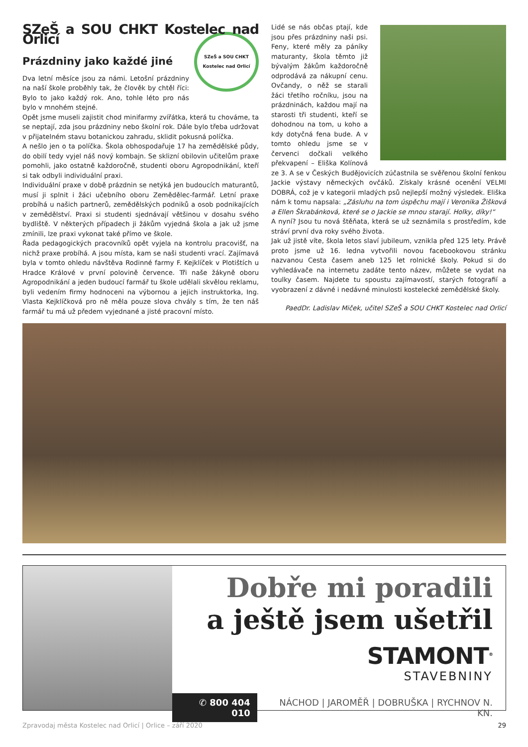SZeŠ a SOU CHKT Kostelec nad Orlicí
SZeŠ a SOU CHKT
Kostelec nad Orlicí
Prázdniny jako každé jiné
Dva letní měsíce jsou za námi. Letošní prázdniny na naší škole proběhly tak, že člověk by chtěl říci: Bylo to jako každý rok. Ano, tohle léto pro nás bylo v mnohém stejné.
Opět jsme museli zajistit chod minifarmy zvířátka, která tu chováme, ta se neptají, zda jsou prázdniny nebo školní rok. Dále bylo třeba udržovat v přijatelném stavu botanickou zahradu, sklidit pokusná políčka.
A nešlo jen o ta políčka. Škola obhospodařuje 17 ha zemědělské půdy, do obilí tedy vyjel náš nový kombajn. Se sklizní obilovin učitelům praxe pomohli, jako ostatně každoročně, studenti oboru Agropodnikání, kteří si tak odbyli individuální praxi.
Individuální praxe v době prázdnin se netýká jen budoucích maturantů, musí ji splnit i žáci učebního oboru Zemědělec-farmář. Letní praxe probíhá u našich partnerů, zemědělských podniků a osob podnikajících v zemědělství. Praxi si studenti sjednávají většinou v dosahu svého bydliště. V některých případech ji žákům vyjedná škola a jak už jsme zmínili, lze praxi vykonat také přímo ve škole.
Řada pedagogických pracovníků opět vyjela na kontrolu pracovišť, na nichž praxe probíhá. A jsou místa, kam se naši studenti vrací. Zajímavá byla v tomto ohledu návštěva Rodinné farmy F. Kejklíček v Plotištích u Hradce Králové v první polovině července. Tři naše žákyně oboru Agropodnikání a jeden budoucí farmář tu škole udělali skvělou reklamu, byli vedením firmy hodnoceni na výbornou a jejich instruktorka, Ing. Vlasta Kejklíčková pro ně měla pouze slova chvály s tím, že ten náš farmář tu má už předem vyjednané a jisté pracovní místo.
Lidé se nás občas ptají, kde jsou přes prázdniny naši psi. Feny, které měly za páníky maturanty, škola těmto již bývalým žákům každoročně odprodává za nákupní cenu. Ovčandy, o něž se starali žáci třetího ročníku, jsou na prázdninách, každou mají na starosti tři studenti, kteří se dohodnou na tom, u koho a kdy dotyčná fena bude. A v tomto ohledu jsme se v červenci dočkali velkého překvapení – Eliška Kolínová ze 3. A se v Českých Budějovicích zúčastnila se svěřenou školní fenkou Jackie výstavy německých ovčáků. Získaly krásné ocenění VELMI DOBRÁ, což je v kategorii mladých psů nejlepší možný výsledek. Eliška nám k tomu napsala: „Zásluhu na tom úspěchu mají i Veronika Žišková a Ellen Škrabánková, které se o Jackie se mnou starají. Holky, díky!“
A nyní? Jsou tu nová štěňata, která se už seznámila s prostředím, kde stráví první dva roky svého života.
Jak už jistě víte, škola letos slaví jubileum, vznikla před 125 lety. Právě proto jsme už 16. ledna vytvořili novou facebookovou stránku nazvanou Cesta časem aneb 125 let rolnické školy. Pokud si do vyhledávače na internetu zadáte tento název, můžete se vydat na toulky časem. Najdete tu spoustu zajímavostí, starých fotografií a vyobrazení z dávné i nedávné minulosti kostelecké zemědělské školy.
PaedDr. Ladislav Miček, učitel SZeŠ a SOU CHKT Kostelec nad Orlicí
Dobře mi poradili
a ještě jsem ušetřil
STAMONT<sup>®</sup>
STAVEBNINY
✆ 800 404 010 NÁCHOD | JAROMĚŘ | DOBRUŠKA | RYCHNOV N. KN.
Zpravodaj města Kostelec nad Orlicí | Orlice – září 2020 29